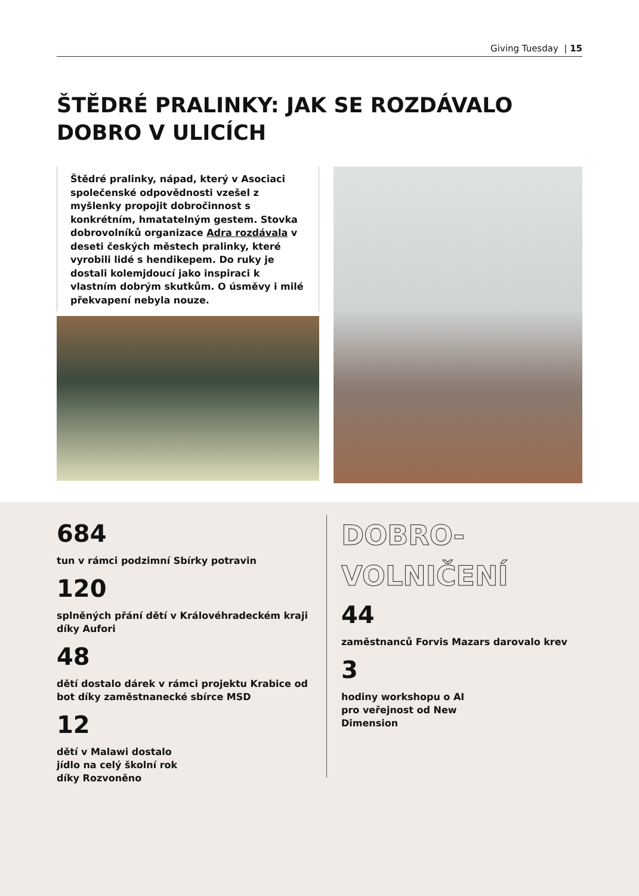Giving Tuesday | 15
ŠTĚDRÉ PRALINKY: JAK SE ROZDÁVALO DOBRO V ULICÍCH
Štědré pralinky, nápad, který v Asociaci společenské odpovědnosti vzešel z myšlenky propojit dobročinnost s konkrétním, hmatatelným gestem. Stovka dobrovolníků organizace Adra rozdávala v deseti českých městech pralinky, které vyrobili lidé s hendikepem. Do ruky je dostali kolemjdoucí jako inspiraci k vlastním dobrým skutkům. O úsměvy i milé překvapení nebyla nouze.
684
tun v rámci podzimní Sbírky potravin
120
splněných přání dětí v Královéhradeckém kraji díky Aufori
48
dětí dostalo dárek v rámci projektu Krabice od bot díky zaměstnanecké sbírce MSD
12
dětí v Malawi dostalo
jídlo na celý školní rok
díky Rozvoněno
DOBRO-
VOLNIČENÍ
44
zaměstnanců Forvis Mazars darovalo krev
3
hodiny workshopu o AI
pro veřejnost od New
Dimension